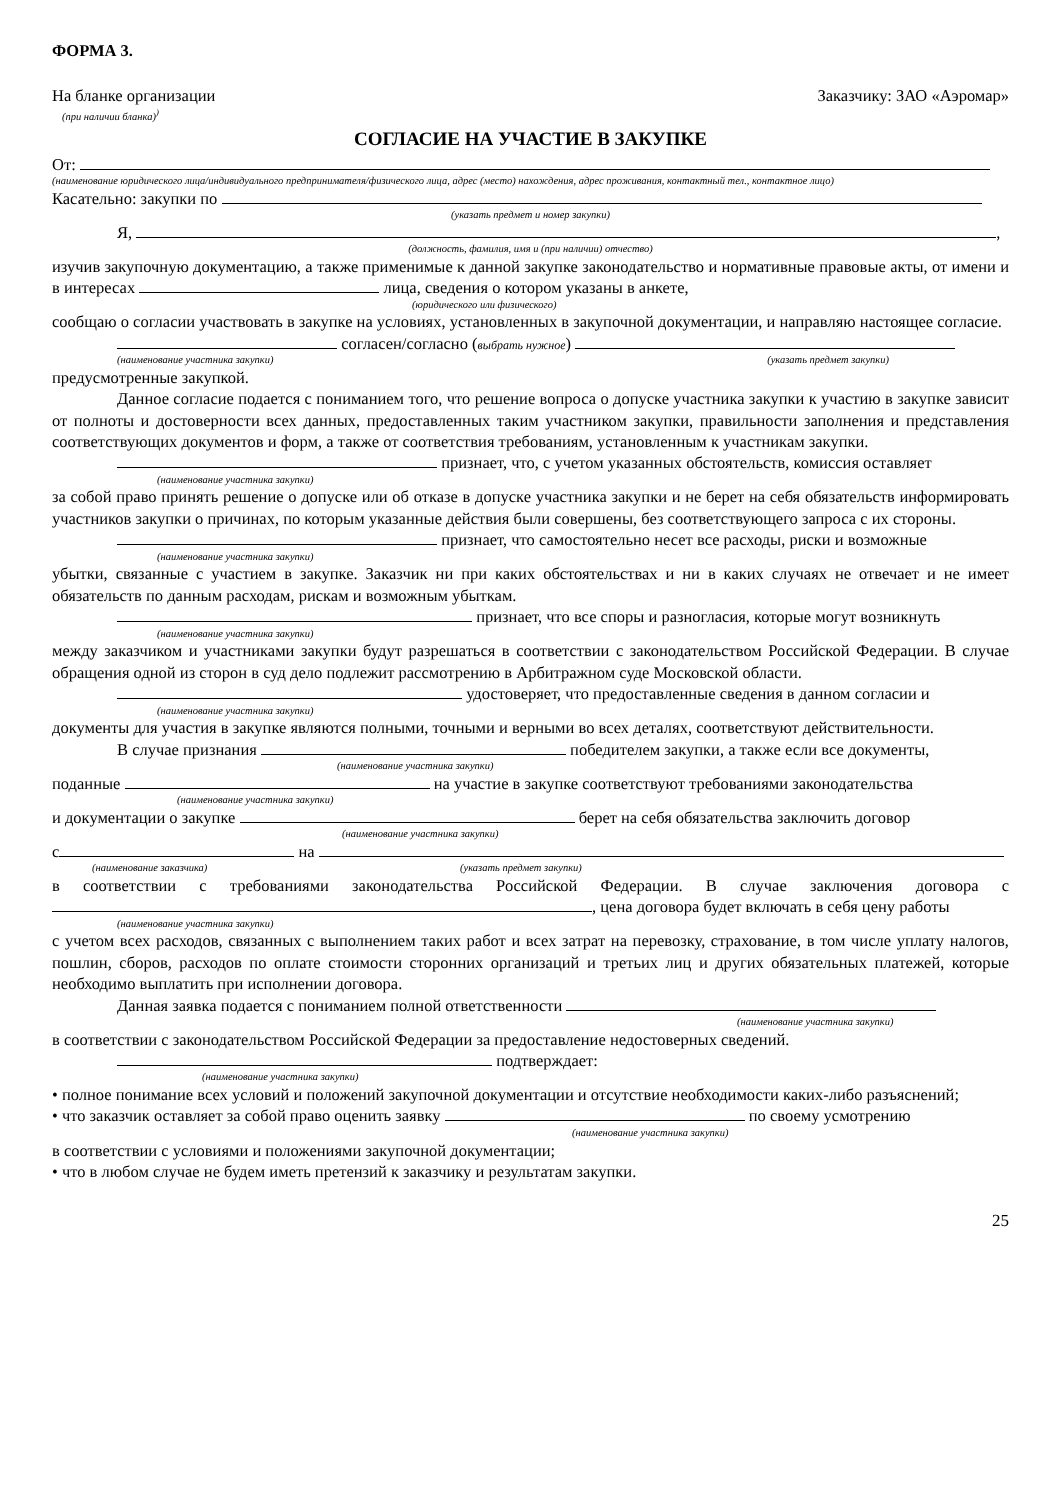ФОРМА 3.
На бланке организации Заказчику: ЗАО «Аэромар»
(при наличии бланка)<sup>)</sup>
СОГЛАСИЕ НА УЧАСТИЕ В ЗАКУПКЕ
От:
(наименование юридического лица/индивидуального предпринимателя/физического лица, адрес (место) нахождения, адрес проживания, контактный тел., контактное лицо)
Касательно: закупки по
(указать предмет и номер закупки)
Я, ,
(должность, фамилия, имя и (при наличии) отчество)
изучив закупочную документацию, а также применимые к данной закупке законодательство и нормативные правовые акты, от имени и в интересах лица, сведения о котором указаны в анкете,
(юридического или физического)
сообщаю о согласии участвовать в закупке на условиях, установленных в закупочной документации, и направляю настоящее согласие.
согласен/согласно (выбрать нужное)
(наименование участника закупки) (указать предмет закупки)
предусмотренные закупкой.
Данное согласие подается с пониманием того, что решение вопроса о допуске участника закупки к участию в закупке зависит от полноты и достоверности всех данных, предоставленных таким участником закупки, правильности заполнения и представления соответствующих документов и форм, а также от соответствия требованиям, установленным к участникам закупки.
признает, что, с учетом указанных обстоятельств, комиссия оставляет
(наименование участника закупки)
за собой право принять решение о допуске или об отказе в допуске участника закупки и не берет на себя обязательств информировать участников закупки о причинах, по которым указанные действия были совершены, без соответствующего запроса с их стороны.
признает, что самостоятельно несет все расходы, риски и возможные
(наименование участника закупки)
убытки, связанные с участием в закупке. Заказчик ни при каких обстоятельствах и ни в каких случаях не отвечает и не имеет обязательств по данным расходам, рискам и возможным убыткам.
признает, что все споры и разногласия, которые могут возникнуть
(наименование участника закупки)
между заказчиком и участниками закупки будут разрешаться в соответствии с законодательством Российской Федерации. В случае обращения одной из сторон в суд дело подлежит рассмотрению в Арбитражном суде Московской области.
удостоверяет, что предоставленные сведения в данном согласии и
(наименование участника закупки)
документы для участия в закупке являются полными, точными и верными во всех деталях, соответствуют действительности.
В случае признания победителем закупки, а также если все документы,
(наименование участника закупки)
поданные на участие в закупке соответствуют требованиями законодательства
(наименование участника закупки)
и документации о закупке берет на себя обязательства заключить договор
(наименование участника закупки)
с на
(наименование заказчика) (указать предмет закупки)
в соответствии с требованиями законодательства Российской Федерации. В случае заключения договора с , цена договора будет включать в себя цену работы
(наименование участника закупки)
с учетом всех расходов, связанных с выполнением таких работ и всех затрат на перевозку, страхование, в том числе уплату налогов, пошлин, сборов, расходов по оплате стоимости сторонних организаций и третьих лиц и других обязательных платежей, которые необходимо выплатить при исполнении договора.
Данная заявка подается с пониманием полной ответственности
(наименование участника закупки)
в соответствии с законодательством Российской Федерации за предоставление недостоверных сведений.
подтверждает:
(наименование участника закупки)
• полное понимание всех условий и положений закупочной документации и отсутствие необходимости каких-либо разъяснений;
• что заказчик оставляет за собой право оценить заявку по своему усмотрению
(наименование участника закупки)
в соответствии с условиями и положениями закупочной документации;
• что в любом случае не будем иметь претензий к заказчику и результатам закупки.
25